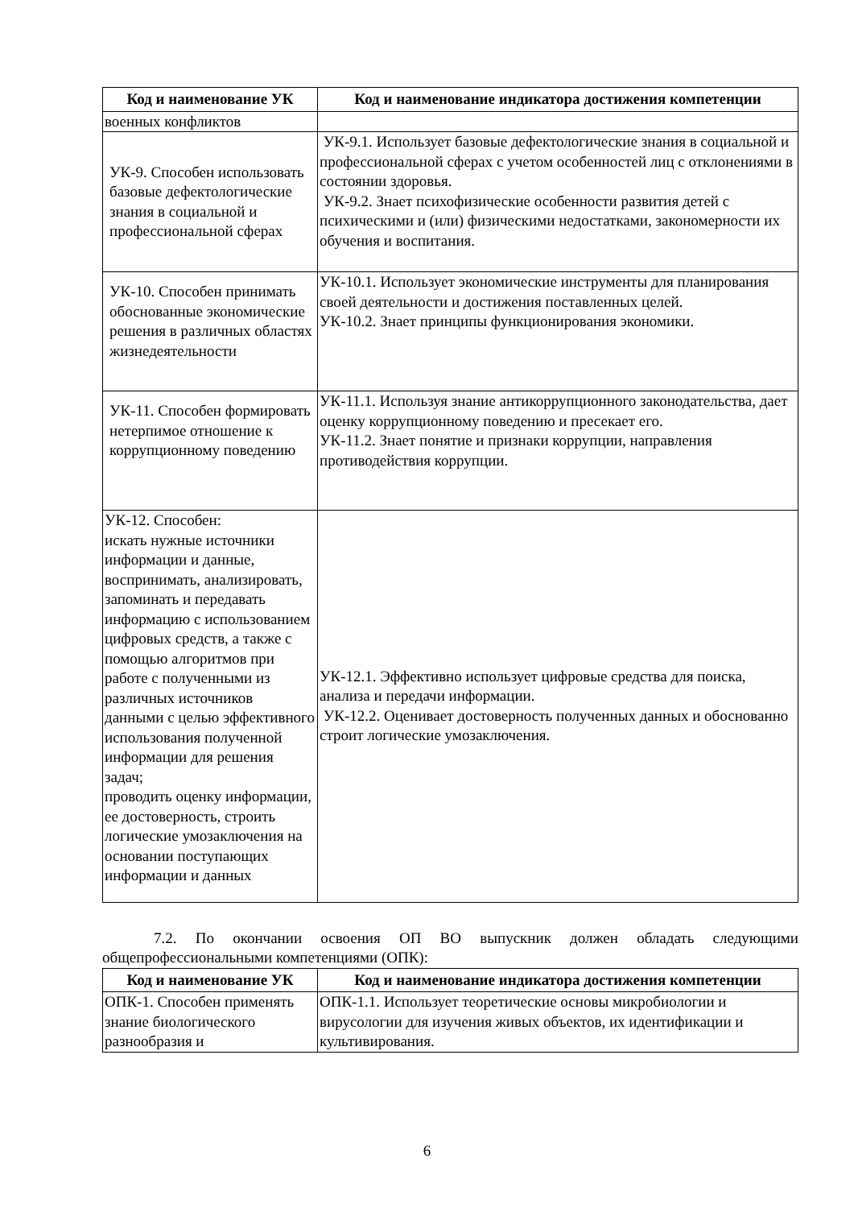| Код и наименование УК | Код и наименование индикатора достижения компетенции |
| --- | --- |
| военных конфликтов | |
| УК-9. Способен использовать базовые дефектологические знания в социальной и профессиональной сферах | УК-9.1. Использует базовые дефектологические знания в социальной и профессиональной сферах с учетом особенностей лиц с отклонениями в состоянии здоровья. УК-9.2. Знает психофизические особенности развития детей с психическими и (или) физическими недостатками, закономерности их обучения и воспитания. |
| УК-10. Способен принимать обоснованные экономические решения в различных областях жизнедеятельности | УК-10.1. Использует экономические инструменты для планирования своей деятельности и достижения поставленных целей. УК-10.2. Знает принципы функционирования экономики. |
| УК-11. Способен формировать нетерпимое отношение к коррупционному поведению | УК-11.1. Используя знание антикоррупционного законодательства, дает оценку коррупционному поведению и пресекает его. УК-11.2. Знает понятие и признаки коррупции, направления противодействия коррупции. |
| УК-12. Способен: искать нужные источники информации и данные, воспринимать, анализировать, запоминать и передавать информацию с использованием цифровых средств, а также с помощью алгоритмов при работе с полученными из различных источников данными с целью эффективного использования полученной информации для решения задач; проводить оценку информации, ее достоверность, строить логические умозаключения на основании поступающих информации и данных | УК-12.1. Эффективно использует цифровые средства для поиска, анализа и передачи информации. УК-12.2. Оценивает достоверность полученных данных и обоснованно строит логические умозаключения. |
7.2. По окончании освоения ОП ВО выпускник должен обладать следующими общепрофессиональными компетенциями (ОПК):
| Код и наименование УК | Код и наименование индикатора достижения компетенции |
| --- | --- |
| ОПК-1. Способен применять знание биологического разнообразия и | ОПК-1.1. Использует теоретические основы микробиологии и вирусологии для изучения живых объектов, их идентификации и культивирования. |
6